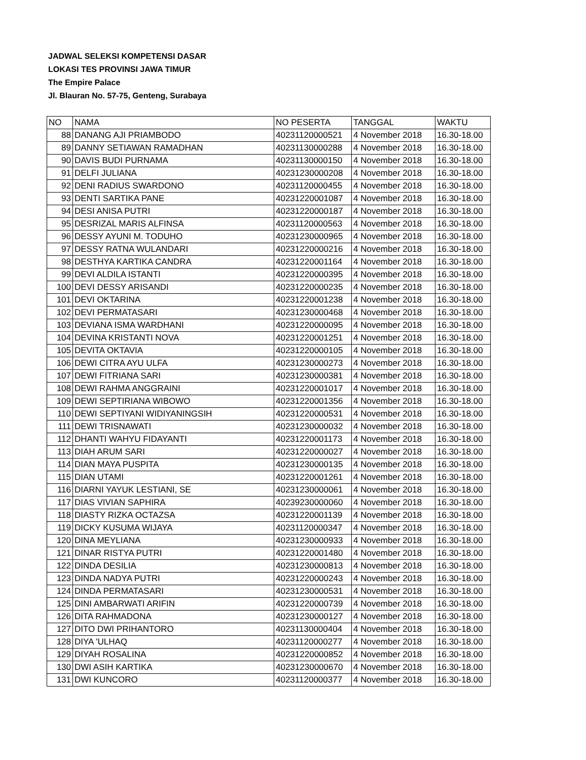JADWAL SELEKSI KOMPETENSI DASAR
LOKASI TES PROVINSI JAWA TIMUR
The Empire Palace
Jl. Blauran No. 57-75, Genteng, Surabaya
| NO | NAMA | NO PESERTA | TANGGAL | WAKTU |
| --- | --- | --- | --- | --- |
| 88 | DANANG AJI PRIAMBODO | 40231120000521 | 4 November 2018 | 16.30-18.00 |
| 89 | DANNY SETIAWAN RAMADHAN | 40231130000288 | 4 November 2018 | 16.30-18.00 |
| 90 | DAVIS BUDI PURNAMA | 40231130000150 | 4 November 2018 | 16.30-18.00 |
| 91 | DELFI JULIANA | 40231230000208 | 4 November 2018 | 16.30-18.00 |
| 92 | DENI RADIUS SWARDONO | 40231120000455 | 4 November 2018 | 16.30-18.00 |
| 93 | DENTI SARTIKA PANE | 40231220001087 | 4 November 2018 | 16.30-18.00 |
| 94 | DESI ANISA PUTRI | 40231220000187 | 4 November 2018 | 16.30-18.00 |
| 95 | DESRIZAL MARIS ALFINSA | 40231120000563 | 4 November 2018 | 16.30-18.00 |
| 96 | DESSY AYUNI M. TODUHO | 40231230000965 | 4 November 2018 | 16.30-18.00 |
| 97 | DESSY RATNA WULANDARI | 40231220000216 | 4 November 2018 | 16.30-18.00 |
| 98 | DESTHYA KARTIKA CANDRA | 40231220001164 | 4 November 2018 | 16.30-18.00 |
| 99 | DEVI ALDILA ISTANTI | 40231220000395 | 4 November 2018 | 16.30-18.00 |
| 100 | DEVI DESSY ARISANDI | 40231220000235 | 4 November 2018 | 16.30-18.00 |
| 101 | DEVI OKTARINA | 40231220001238 | 4 November 2018 | 16.30-18.00 |
| 102 | DEVI PERMATASARI | 40231230000468 | 4 November 2018 | 16.30-18.00 |
| 103 | DEVIANA ISMA WARDHANI | 40231220000095 | 4 November 2018 | 16.30-18.00 |
| 104 | DEVINA KRISTANTI NOVA | 40231220001251 | 4 November 2018 | 16.30-18.00 |
| 105 | DEVITA OKTAVIA | 40231220000105 | 4 November 2018 | 16.30-18.00 |
| 106 | DEWI CITRA AYU ULFA | 40231230000273 | 4 November 2018 | 16.30-18.00 |
| 107 | DEWI FITRIANA SARI | 40231230000381 | 4 November 2018 | 16.30-18.00 |
| 108 | DEWI RAHMA ANGGRAINI | 40231220001017 | 4 November 2018 | 16.30-18.00 |
| 109 | DEWI SEPTIRIANA WIBOWO | 40231220001356 | 4 November 2018 | 16.30-18.00 |
| 110 | DEWI SEPTIYANI WIDIYANINGSIH | 40231220000531 | 4 November 2018 | 16.30-18.00 |
| 111 | DEWI TRISNAWATI | 40231230000032 | 4 November 2018 | 16.30-18.00 |
| 112 | DHANTI WAHYU FIDAYANTI | 40231220001173 | 4 November 2018 | 16.30-18.00 |
| 113 | DIAH ARUM SARI | 40231220000027 | 4 November 2018 | 16.30-18.00 |
| 114 | DIAN MAYA PUSPITA | 40231230000135 | 4 November 2018 | 16.30-18.00 |
| 115 | DIAN UTAMI | 40231220001261 | 4 November 2018 | 16.30-18.00 |
| 116 | DIARNI YAYUK LESTIANI, SE | 40231230000061 | 4 November 2018 | 16.30-18.00 |
| 117 | DIAS VIVIAN SAPHIRA | 40239230000060 | 4 November 2018 | 16.30-18.00 |
| 118 | DIASTY RIZKA OCTAZSA | 40231220001139 | 4 November 2018 | 16.30-18.00 |
| 119 | DICKY KUSUMA WIJAYA | 40231120000347 | 4 November 2018 | 16.30-18.00 |
| 120 | DINA MEYLIANA | 40231230000933 | 4 November 2018 | 16.30-18.00 |
| 121 | DINAR RISTYA PUTRI | 40231220001480 | 4 November 2018 | 16.30-18.00 |
| 122 | DINDA DESILIA | 40231230000813 | 4 November 2018 | 16.30-18.00 |
| 123 | DINDA NADYA PUTRI | 40231220000243 | 4 November 2018 | 16.30-18.00 |
| 124 | DINDA PERMATASARI | 40231230000531 | 4 November 2018 | 16.30-18.00 |
| 125 | DINI AMBARWATI ARIFIN | 40231220000739 | 4 November 2018 | 16.30-18.00 |
| 126 | DITA RAHMADONA | 40231230000127 | 4 November 2018 | 16.30-18.00 |
| 127 | DITO DWI PRIHANTORO | 40231130000404 | 4 November 2018 | 16.30-18.00 |
| 128 | DIYA 'ULHAQ | 40231120000277 | 4 November 2018 | 16.30-18.00 |
| 129 | DIYAH ROSALINA | 40231220000852 | 4 November 2018 | 16.30-18.00 |
| 130 | DWI ASIH KARTIKA | 40231230000670 | 4 November 2018 | 16.30-18.00 |
| 131 | DWI KUNCORO | 40231120000377 | 4 November 2018 | 16.30-18.00 |